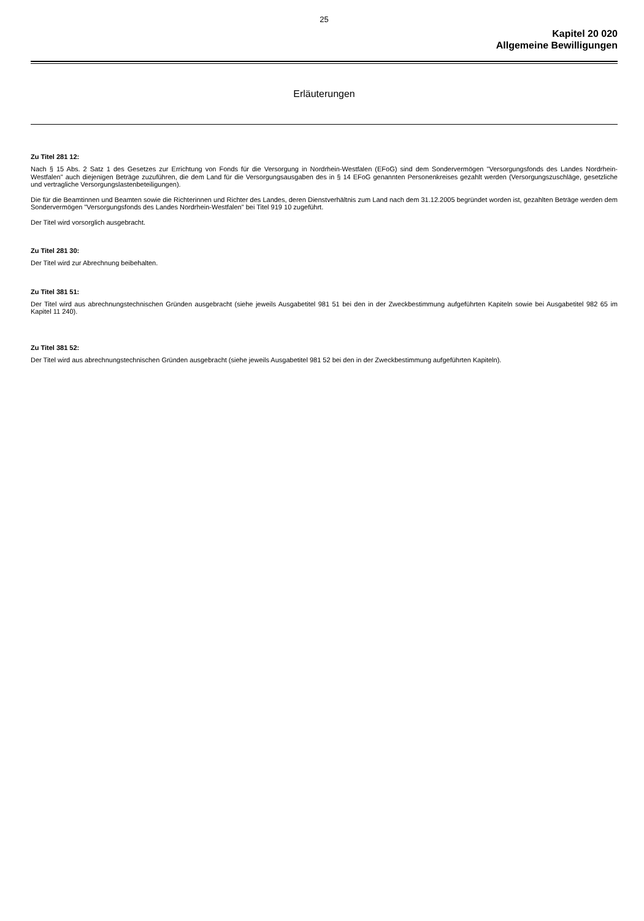25
Kapitel 20 020
Allgemeine Bewilligungen
Erläuterungen
Zu Titel 281 12:
Nach § 15 Abs. 2 Satz 1 des Gesetzes zur Errichtung von Fonds für die Versorgung in Nordrhein-Westfalen (EFoG) sind dem Sondervermögen "Versor­gungsfonds des Landes Nordrhein-Westfalen" auch diejenigen Beträge zuzuführen, die dem Land für die Versorgungsausgaben des in § 14 EFoG genannten Personenkreises gezahlt werden (Versorgungszuschläge, gesetzliche und vertragliche Versorgungslastenbeteiligungen).
Die für die Beamtinnen und Beamten sowie die Richterinnen und Richter des Landes, deren Dienstverhältnis zum Land nach dem 31.12.2005 begründet worden ist, gezahlten Beträge werden dem Sondervermögen "Versorgungsfonds des Landes Nordrhein-Westfalen" bei Titel 919 10 zuge­führt.
Der Titel wird vorsorglich ausgebracht.
Zu Titel 281 30:
Der Titel wird zur Abrechnung beibehalten.
Zu Titel 381 51:
Der Titel wird aus abrechnungstechnischen Gründen ausgebracht (siehe jeweils Ausgabetitel 981 51 bei den in der Zweckbestimmung aufgeführten Kapiteln sowie bei Ausgabetitel 982 65 im Kapitel 11 240).
Zu Titel 381 52:
Der Titel wird aus abrechnungstechnischen Gründen ausgebracht (siehe jeweils Ausgabetitel 981 52 bei den in der Zweckbestimmung aufgeführten Kapiteln).